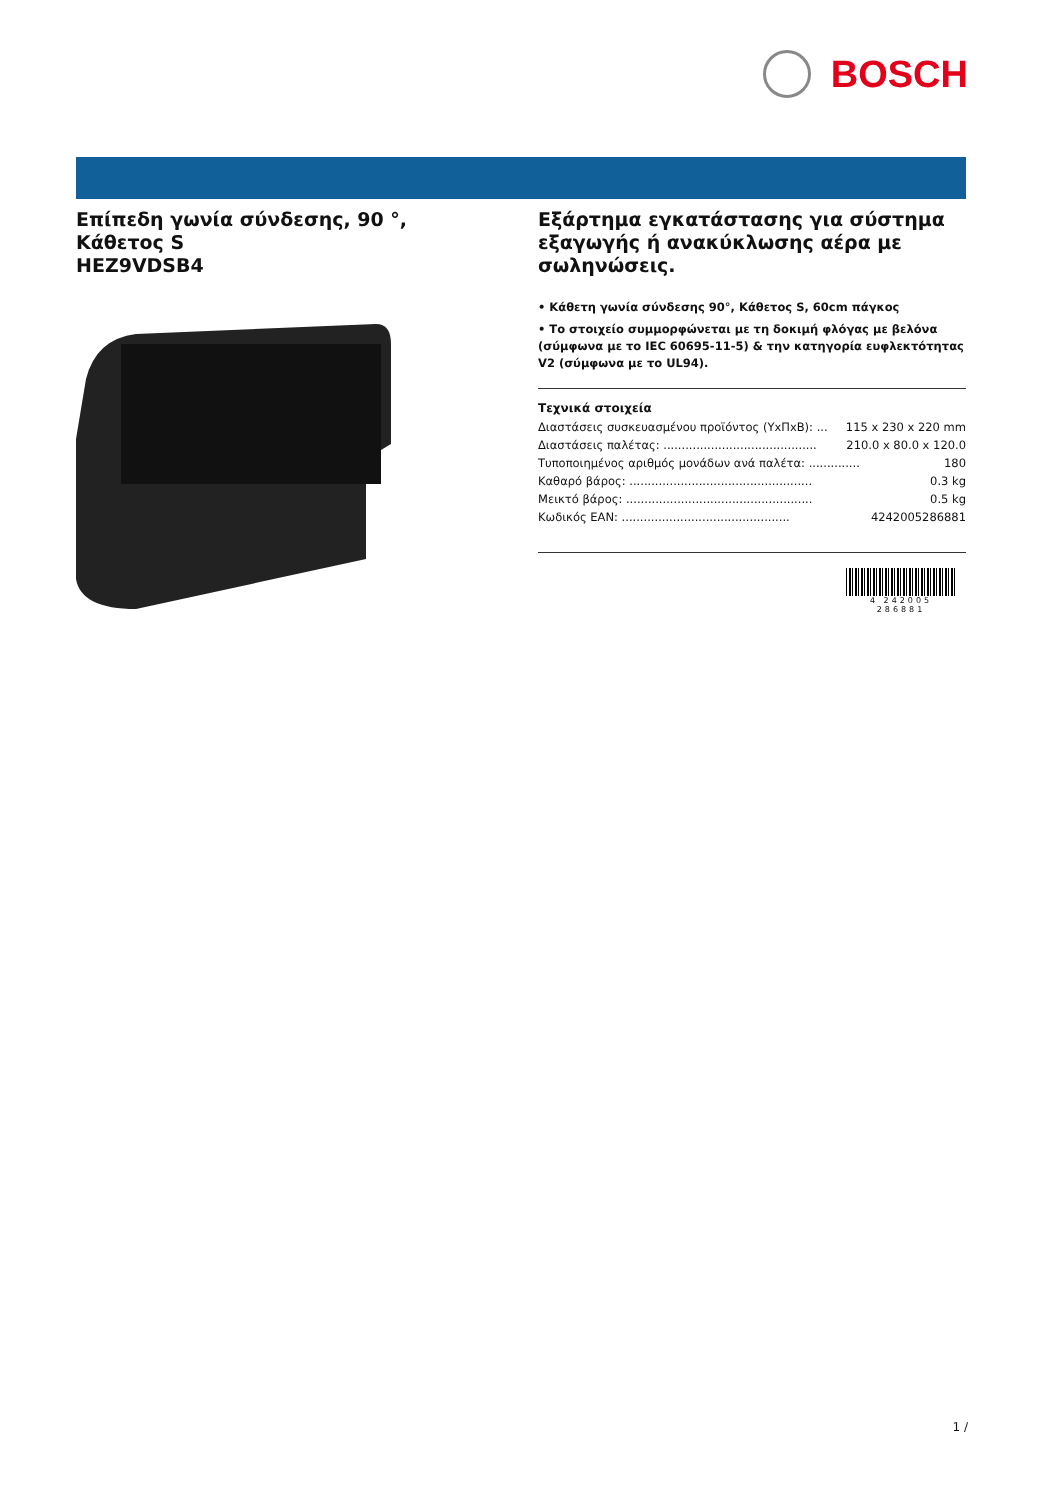BOSCH
Επίπεδη γωνία σύνδεσης, 90 °,
Κάθετος S
HEZ9VDSB4
Εξάρτημα εγκατάστασης για σύστημα εξαγωγής ή ανακύκλωσης αέρα με σωληνώσεις.
• Κάθετη γωνία σύνδεσης 90°, Κάθετος S, 60cm πάγκος
• Το στοιχείο συμμορφώνεται με τη δοκιμή φλόγας με βελόνα (σύμφωνα με το IEC 60695-11-5) & την κατηγορία ευφλεκτότητας V2 (σύμφωνα με το UL94).
Τεχνικά στοιχεία
Διαστάσεις συσκευασμένου προϊόντος (ΥxΠxΒ): ... 115 x 230 x 220 mm
Διαστάσεις παλέτας: .......................................... 210.0 x 80.0 x 120.0
Τυποποιημένος αριθμός μονάδων ανά παλέτα: .............. 180
Καθαρό βάρος: .................................................. 0.3 kg
Μεικτό βάρος: ................................................... 0.5 kg
Κωδικός EAN: .............................................. 4242005286881
4 242005 286881
1 /